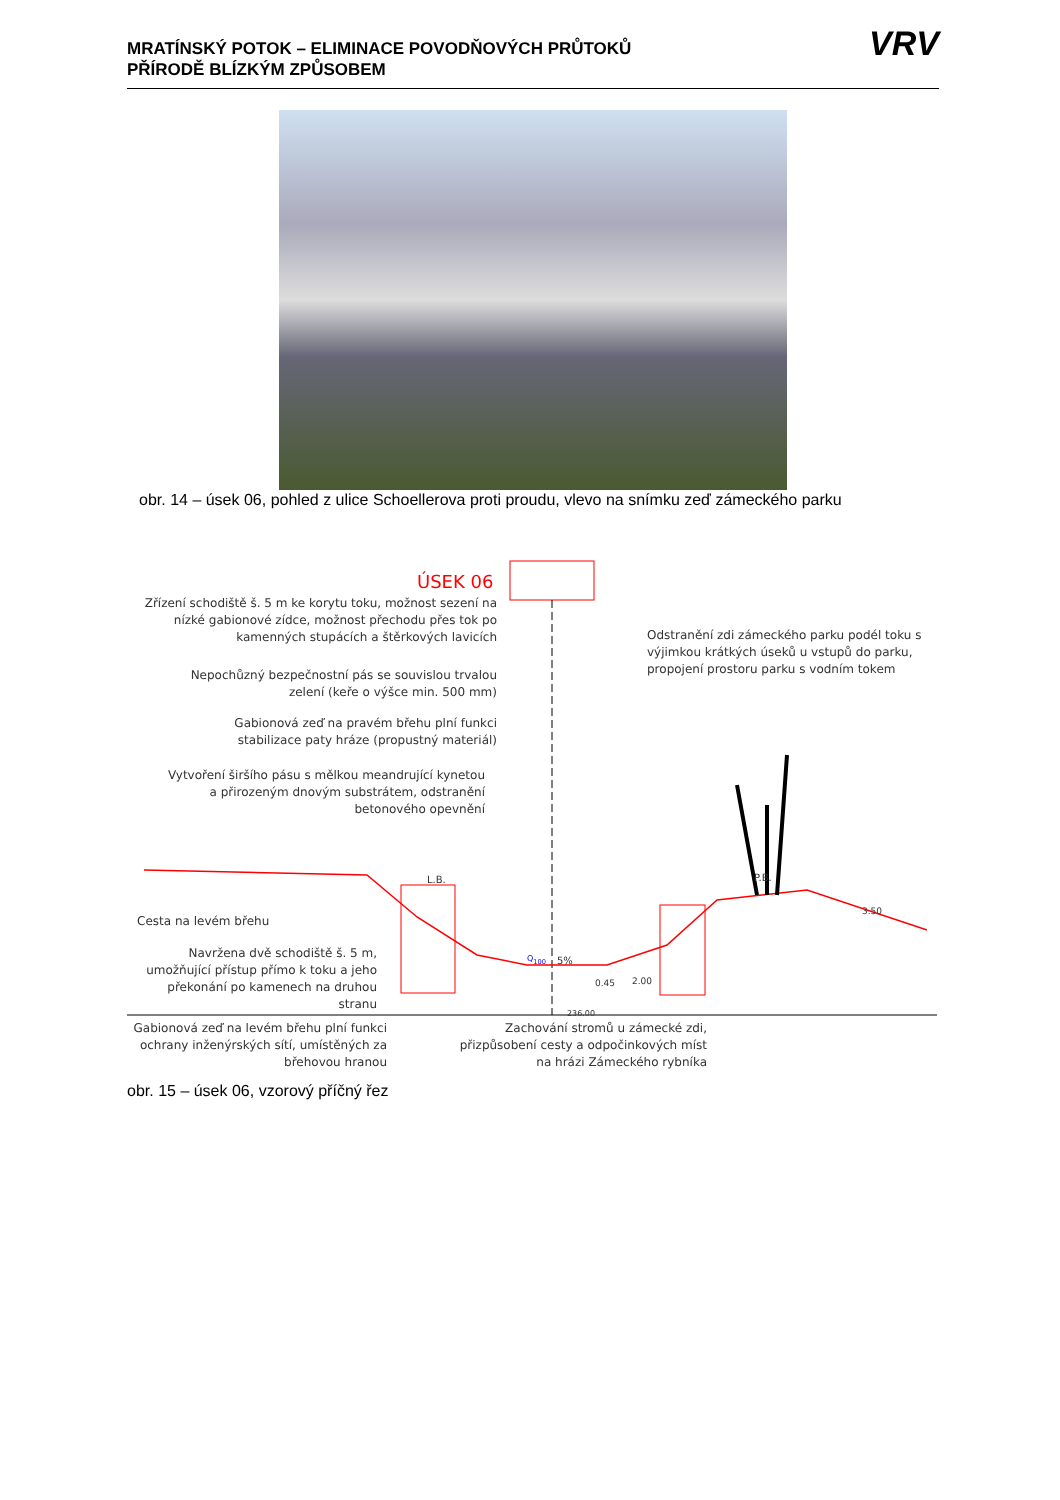MRATÍNSKÝ POTOK – ELIMINACE POVODŇOVÝCH PRŮTOKŮ
PŘÍRODĚ BLÍZKÝM ZPŮSOBEM
VRV
obr. 14 – úsek 06, pohled z ulice Schoellerova proti proudu, vlevo na snímku zeď zámeckého parku
ÚSEK 06
Zřízení schodiště š. 5 m ke korytu toku, možnost sezení na nízké gabionové zídce, možnost přechodu přes tok po kamenných stupácích a štěrkových lavicích
Nepochůzný bezpečnostní pás se souvislou trvalou zelení (keře o výšce min. 500 mm)
Gabionová zeď na pravém břehu plní funkci stabilizace paty hráze (propustný materiál)
Vytvoření širšího pásu s mělkou meandrující kynetou a přirozeným dnovým substrátem, odstranění betonového opevnění
Odstranění zdi zámeckého parku podél toku s výjimkou krátkých úseků u vstupů do parku, propojení prostoru parku s vodním tokem
L.B. P.B.
Cesta na levém břehu
Navržena dvě schodiště š. 5 m, umožňující přístup přímo k toku a jeho překonání po kamenech na druhou stranu
Q<sub>100</sub> 5%
2.00
0.45
3.50
236.00
Gabionová zeď na levém břehu plní funkci ochrany inženýrských sítí, umístěných za břehovou hranou
Zachování stromů u zámecké zdi, přizpůsobení cesty a odpočinkových míst na hrázi Zámeckého rybníka
obr. 15 – úsek 06, vzorový příčný řez